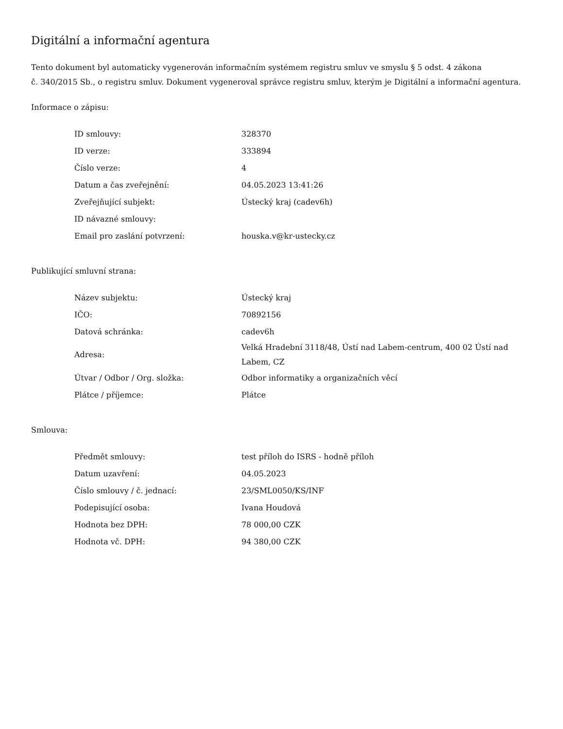Digitální a informační agentura
Tento dokument byl automaticky vygenerován informačním systémem registru smluv ve smyslu § 5 odst. 4 zákona
č. 340/2015 Sb., o registru smluv. Dokument vygeneroval správce registru smluv, kterým je Digitální a informační agentura.
Informace o zápisu:
| ID smlouvy: | 328370 |
| ID verze: | 333894 |
| Číslo verze: | 4 |
| Datum a čas zveřejnění: | 04.05.2023 13:41:26 |
| Zveřejňující subjekt: | Ústecký kraj (cadev6h) |
| ID návazné smlouvy: | |
| Email pro zaslání potvrzení: | houska.v@kr-ustecky.cz |
Publikující smluvní strana:
| Název subjektu: | Ústecký kraj |
| IČO: | 70892156 |
| Datová schránka: | cadev6h |
| Adresa: | Velká Hradební 3118/48, Ústí nad Labem-centrum, 400 02 Ústí nad Labem, CZ |
| Útvar / Odbor / Org. složka: | Odbor informatiky a organizačních věcí |
| Plátce / příjemce: | Plátce |
Smlouva:
| Předmět smlouvy: | test příloh do ISRS - hodně příloh |
| Datum uzavření: | 04.05.2023 |
| Číslo smlouvy / č. jednací: | 23/SML0050/KS/INF |
| Podepisující osoba: | Ivana Houdová |
| Hodnota bez DPH: | 78 000,00 CZK |
| Hodnota vč. DPH: | 94 380,00 CZK |